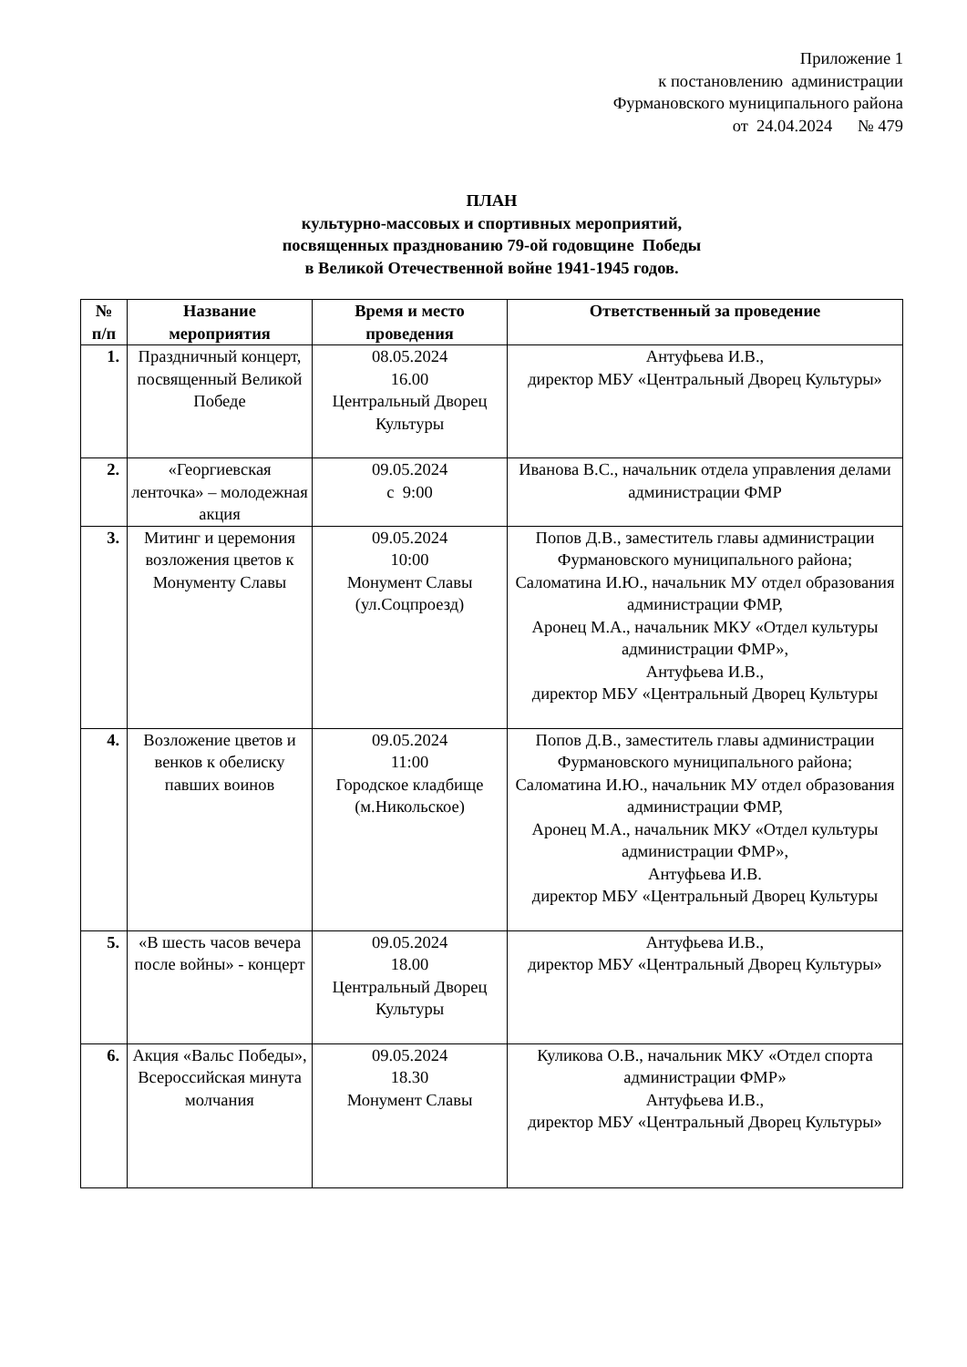Приложение 1
к постановлению администрации
Фурмановского муниципального района
от 24.04.2024 № 479
ПЛАН
культурно-массовых и спортивных мероприятий,
посвященных празднованию 79-ой годовщине Победы
в Великой Отечественной войне 1941-1945 годов.
| № п/п | Название мероприятия | Время и место проведения | Ответственный за проведение |
| --- | --- | --- | --- |
| 1. | Праздничный концерт, посвященный Великой Победе | 08.05.2024 16.00 Центральный Дворец Культуры | Антуфьева И.В., директор МБУ «Центральный Дворец Культуры» |
| 2. | «Георгиевская ленточка» – молодежная акция | 09.05.2024 с 9:00 | Иванова В.С., начальник отдела управления делами администрации ФМР |
| 3. | Митинг и церемония возложения цветов к Монументу Славы | 09.05.2024 10:00 Монумент Славы (ул.Соцпроезд) | Попов Д.В., заместитель главы администрации Фурмановского муниципального района; Саломатина И.Ю., начальник МУ отдел образования администрации ФМР, Аронец М.А., начальник МКУ «Отдел культуры администрации ФМР», Антуфьева И.В., директор МБУ «Центральный Дворец Культуры |
| 4. | Возложение цветов и венков к обелиску павших воинов | 09.05.2024 11:00 Городское кладбище (м.Никольское) | Попов Д.В., заместитель главы администрации Фурмановского муниципального района; Саломатина И.Ю., начальник МУ отдел образования администрации ФМР, Аронец М.А., начальник МКУ «Отдел культуры администрации ФМР», Антуфьева И.В. директор МБУ «Центральный Дворец Культуры |
| 5. | «В шесть часов вечера после войны» - концерт | 09.05.2024 18.00 Центральный Дворец Культуры | Антуфьева И.В., директор МБУ «Центральный Дворец Культуры» |
| 6. | Акция «Вальс Победы», Всероссийская минута молчания | 09.05.2024 18.30 Монумент Славы | Куликова О.В., начальник МКУ «Отдел спорта администрации ФМР» Антуфьева И.В., директор МБУ «Центральный Дворец Культуры» |